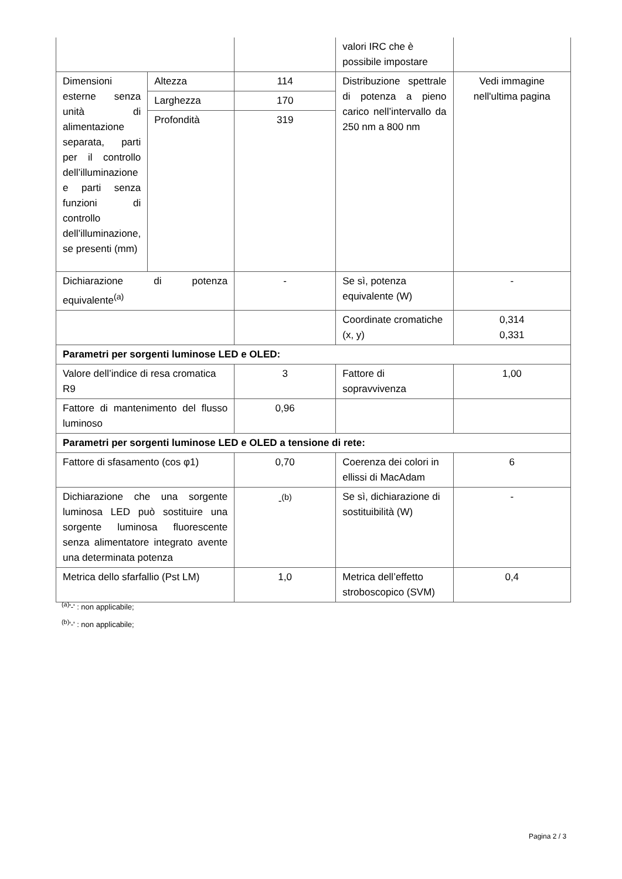| | | | valori IRC che è possibile impostare | |
| Dimensioni esterne senza unità di alimentazione separata, parti per il controllo dell’illuminazione e parti senza funzioni di controllo dell’illuminazione, se presenti (mm) | Altezza | 114 | Distribuzione spettrale di potenza a pieno carico nell’intervallo da 250 nm a 800 nm | Vedi immagine nell'ultima pagina |
| | Larghezza | 170 | | |
| | Profondità | 319 | | |
| Dichiarazione di potenza equivalente<sup>(a)</sup> | | - | Se sì, potenza equivalente (W) | - |
| | | | Coordinate cromatiche (x, y) | 0,314 0,331 |
| Parametri per sorgenti luminose LED e OLED: | | | | |
| Valore dell’indice di resa cromatica R9 | | 3 | Fattore di sopravvivenza | 1,00 |
| Fattore di mantenimento del flusso luminoso | | 0,96 | | |
| Parametri per sorgenti luminose LED e OLED a tensione di rete: | | | | |
| Fattore di sfasamento (cos φ1) | | 0,70 | Coerenza dei colori in ellissi di MacAdam | 6 |
| Dichiarazione che una sorgente luminosa LED può sostituire una sorgente luminosa fluorescente senza alimentatore integrato avente una determinata potenza | | -<sup>(b)</sup> | Se sì, dichiarazione di sostituibilità (W) | - |
| Metrica dello sfarfallio (Pst LM) | | 1,0 | Metrica dell’effetto stroboscopico (SVM) | 0,4 |
<sup>(a)</sup> '-' : non applicabile;
<sup>(b)</sup> '-' : non applicabile;
Pagina 2 / 3